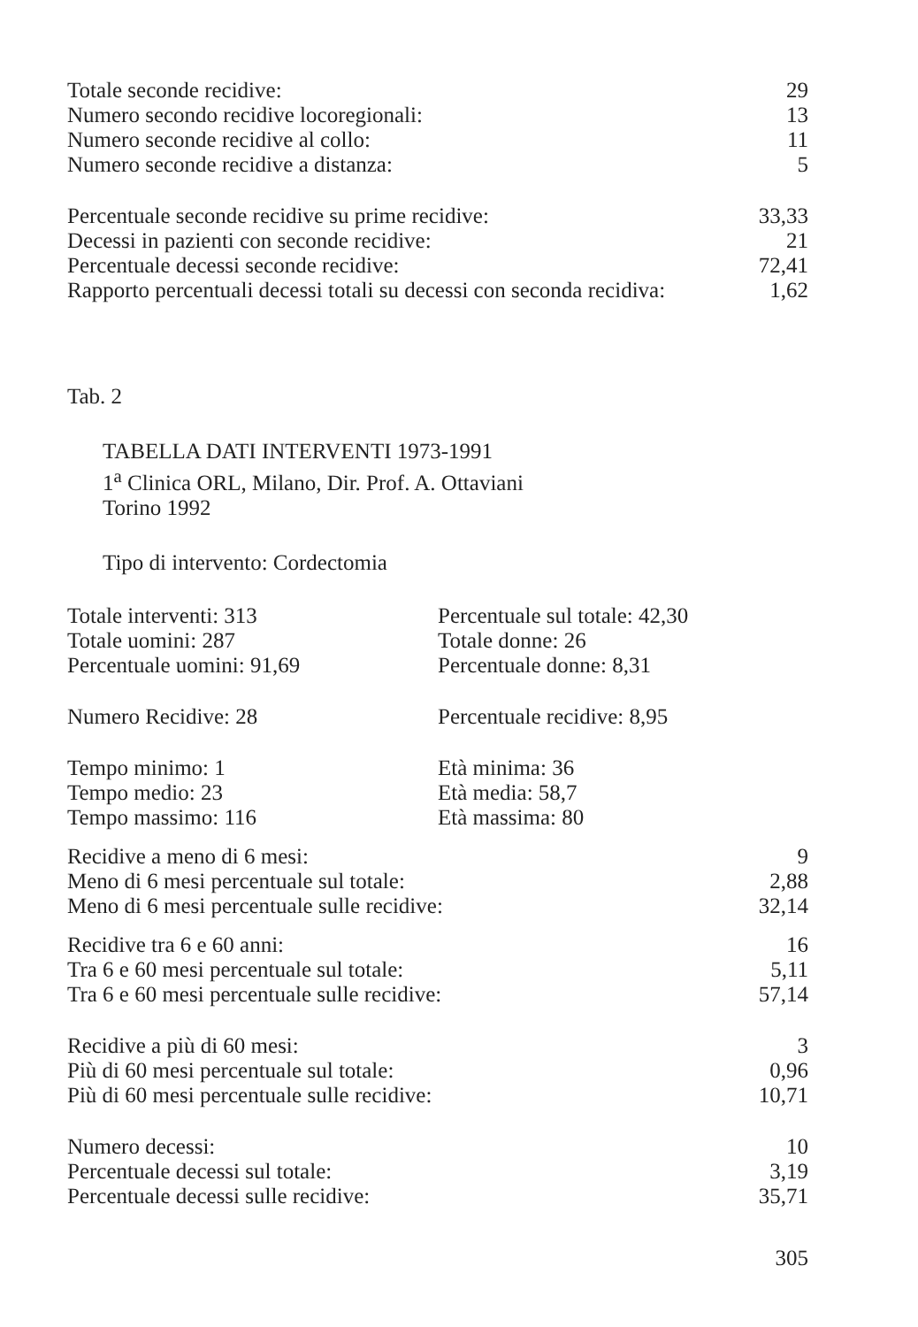| Totale seconde recidive: | 29 |
| Numero secondo recidive locoregionali: | 13 |
| Numero seconde recidive al collo: | 11 |
| Numero seconde recidive a distanza: | 5 |
| Percentuale seconde recidive su prime recidive: | 33,33 |
| Decessi in pazienti con seconde recidive: | 21 |
| Percentuale decessi seconde recidive: | 72,41 |
| Rapporto percentuali decessi totali su decessi con seconda recidiva: | 1,62 |
Tab. 2
TABELLA DATI INTERVENTI 1973-1991
1<sup>a</sup> Clinica ORL, Milano, Dir. Prof. A. Ottaviani
Torino 1992
Tipo di intervento: Cordectomia
| Totale interventi: 313 | Percentuale sul totale: 42,30 |
| Totale uomini: 287 | Totale donne: 26 |
| Percentuale uomini: 91,69 | Percentuale donne: 8,31 |
| Numero Recidive: 28 | Percentuale recidive: 8,95 |
| Tempo minimo: 1 | Età minima: 36 |
| Tempo medio: 23 | Età media: 58,7 |
| Tempo massimo: 116 | Età massima: 80 |
| Recidive a meno di 6 mesi: | 9 |
| Meno di 6 mesi percentuale sul totale: | 2,88 |
| Meno di 6 mesi percentuale sulle recidive: | 32,14 |
| Recidive tra 6 e 60 anni: | 16 |
| Tra 6 e 60 mesi percentuale sul totale: | 5,11 |
| Tra 6 e 60 mesi percentuale sulle recidive: | 57,14 |
| Recidive a più di 60 mesi: | 3 |
| Più di 60 mesi percentuale sul totale: | 0,96 |
| Più di 60 mesi percentuale sulle recidive: | 10,71 |
| Numero decessi: | 10 |
| Percentuale decessi sul totale: | 3,19 |
| Percentuale decessi sulle recidive: | 35,71 |
305